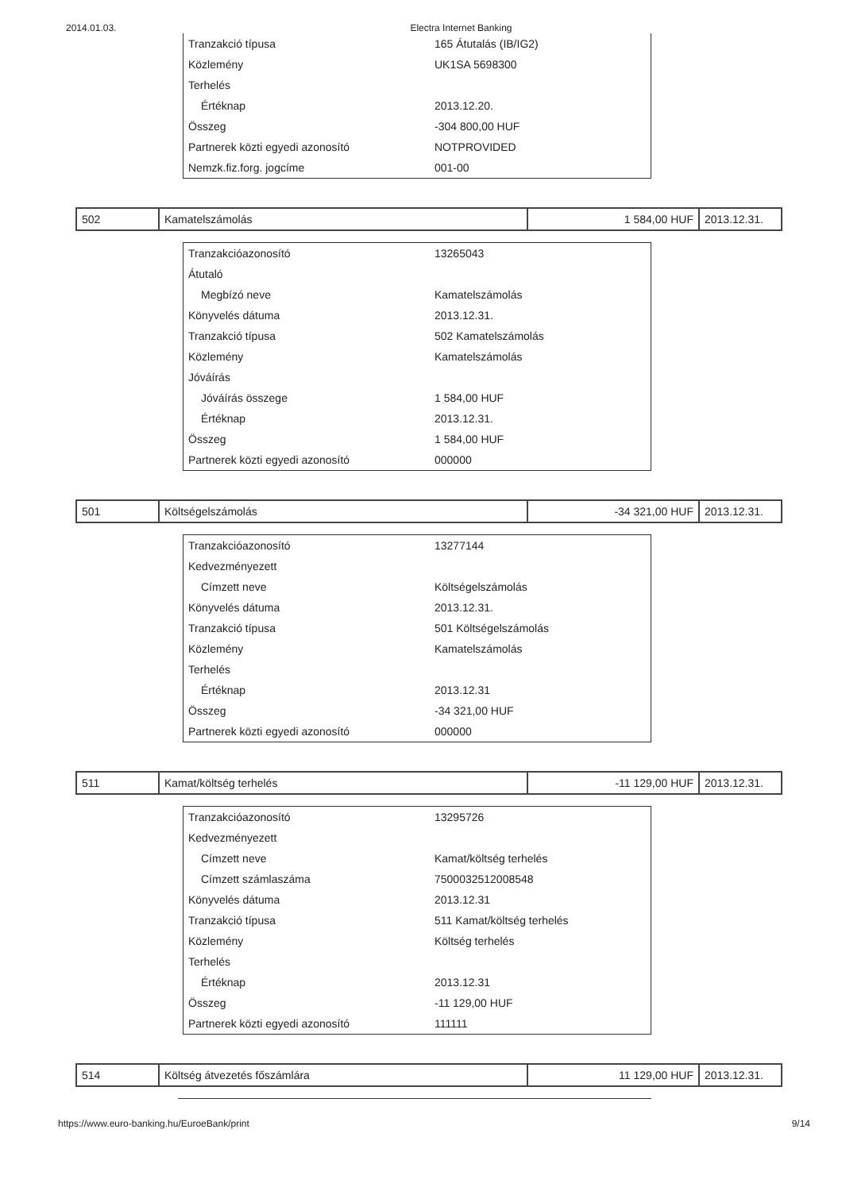2014.01.03. Electra Internet Banking
| Tranzakció típusa | 165 Átutalás (IB/IG2) |
| Közlemény | UK1SA 5698300 |
| Terhelés | |
| Értéknap | 2013.12.20. |
| Összeg | -304 800,00 HUF |
| Partnerek közti egyedi azonosító | NOTPROVIDED |
| Nemzk.fiz.forg. jogcíme | 001-00 |
| 502 | Kamatelszámolás | 1 584,00 HUF | 2013.12.31. |
| Tranzakcióazonosító | 13265043 |
| Átutaló | |
| Megbízó neve | Kamatelszámolás |
| Könyvelés dátuma | 2013.12.31. |
| Tranzakció típusa | 502 Kamatelszámolás |
| Közlemény | Kamatelszámolás |
| Jóváírás | |
| Jóváírás összege | 1 584,00 HUF |
| Értéknap | 2013.12.31. |
| Összeg | 1 584,00 HUF |
| Partnerek közti egyedi azonosító | 000000 |
| 501 | Költségelszámolás | -34 321,00 HUF | 2013.12.31. |
| Tranzakcióazonosító | 13277144 |
| Kedvezményezett | |
| Címzett neve | Költségelszámolás |
| Könyvelés dátuma | 2013.12.31. |
| Tranzakció típusa | 501 Költségelszámolás |
| Közlemény | Kamatelszámolás |
| Terhelés | |
| Értéknap | 2013.12.31 |
| Összeg | -34 321,00 HUF |
| Partnerek közti egyedi azonosító | 000000 |
| 511 | Kamat/költség terhelés | -11 129,00 HUF | 2013.12.31. |
| Tranzakcióazonosító | 13295726 |
| Kedvezményezett | |
| Címzett neve | Kamat/költség terhelés |
| Címzett számlaszáma | 7500032512008548 |
| Könyvelés dátuma | 2013.12.31 |
| Tranzakció típusa | 511 Kamat/költség terhelés |
| Közlemény | Költség terhelés |
| Terhelés | |
| Értéknap | 2013.12.31 |
| Összeg | -11 129,00 HUF |
| Partnerek közti egyedi azonosító | 111111 |
| 514 | Költség átvezetés főszámlára | 11 129,00 HUF | 2013.12.31. |
https://www.euro-banking.hu/EuroeBank/print 9/14